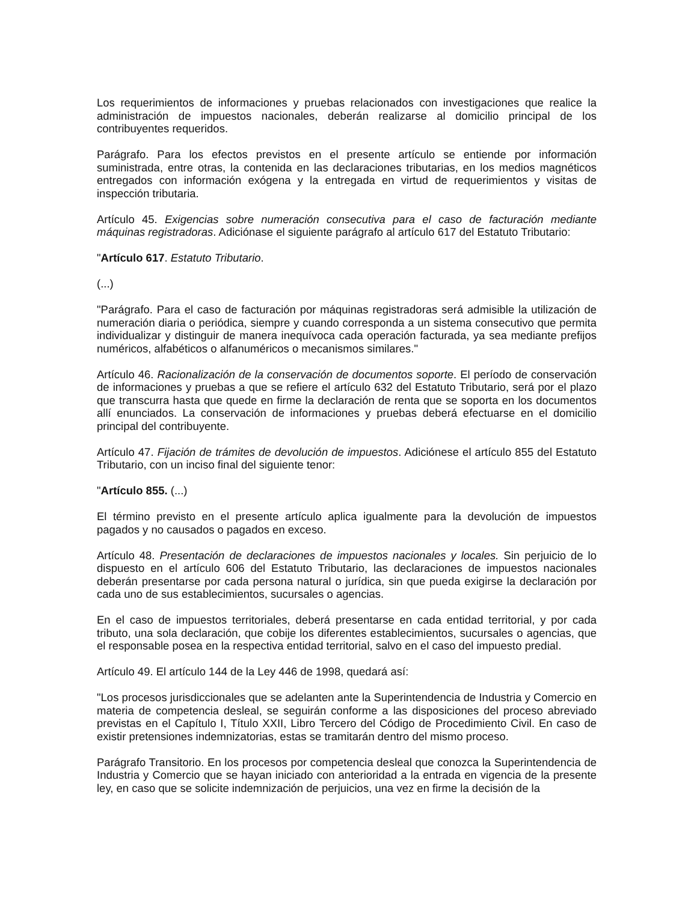Los requerimientos de informaciones y pruebas relacionados con investigaciones que realice la administración de impuestos nacionales, deberán realizarse al domicilio principal de los contribuyentes requeridos.
Parágrafo. Para los efectos previstos en el presente artículo se entiende por información suministrada, entre otras, la contenida en las declaraciones tributarias, en los medios magnéticos entregados con información exógena y la entregada en virtud de requerimientos y visitas de inspección tributaria.
Artículo 45. Exigencias sobre numeración consecutiva para el caso de facturación mediante máquinas registradoras. Adiciónase el siguiente parágrafo al artículo 617 del Estatuto Tributario:
"Artículo 617. Estatuto Tributario.
(...)
"Parágrafo. Para el caso de facturación por máquinas registradoras será admisible la utilización de numeración diaria o periódica, siempre y cuando corresponda a un sistema consecutivo que permita individualizar y distinguir de manera inequívoca cada operación facturada, ya sea mediante prefijos numéricos, alfabéticos o alfanuméricos o mecanismos similares."
Artículo 46. Racionalización de la conservación de documentos soporte. El período de conservación de informaciones y pruebas a que se refiere el artículo 632 del Estatuto Tributario, será por el plazo que transcurra hasta que quede en firme la declaración de renta que se soporta en los documentos allí enunciados. La conservación de informaciones y pruebas deberá efectuarse en el domicilio principal del contribuyente.
Artículo 47. Fijación de trámites de devolución de impuestos. Adiciónese el artículo 855 del Estatuto Tributario, con un inciso final del siguiente tenor:
"Artículo 855. (...)
El término previsto en el presente artículo aplica igualmente para la devolución de impuestos pagados y no causados o pagados en exceso.
Artículo 48. Presentación de declaraciones de impuestos nacionales y locales. Sin perjuicio de lo dispuesto en el artículo 606 del Estatuto Tributario, las declaraciones de impuestos nacionales deberán presentarse por cada persona natural o jurídica, sin que pueda exigirse la declaración por cada uno de sus establecimientos, sucursales o agencias.
En el caso de impuestos territoriales, deberá presentarse en cada entidad territorial, y por cada tributo, una sola declaración, que cobije los diferentes establecimientos, sucursales o agencias, que el responsable posea en la respectiva entidad territorial, salvo en el caso del impuesto predial.
Artículo 49. El artículo 144 de la Ley 446 de 1998, quedará así:
"Los procesos jurisdiccionales que se adelanten ante la Superintendencia de Industria y Comercio en materia de competencia desleal, se seguirán conforme a las disposiciones del proceso abreviado previstas en el Capítulo I, Título XXII, Libro Tercero del Código de Procedimiento Civil. En caso de existir pretensiones indemnizatorias, estas se tramitarán dentro del mismo proceso.
Parágrafo Transitorio. En los procesos por competencia desleal que conozca la Superintendencia de Industria y Comercio que se hayan iniciado con anterioridad a la entrada en vigencia de la presente ley, en caso que se solicite indemnización de perjuicios, una vez en firme la decisión de la